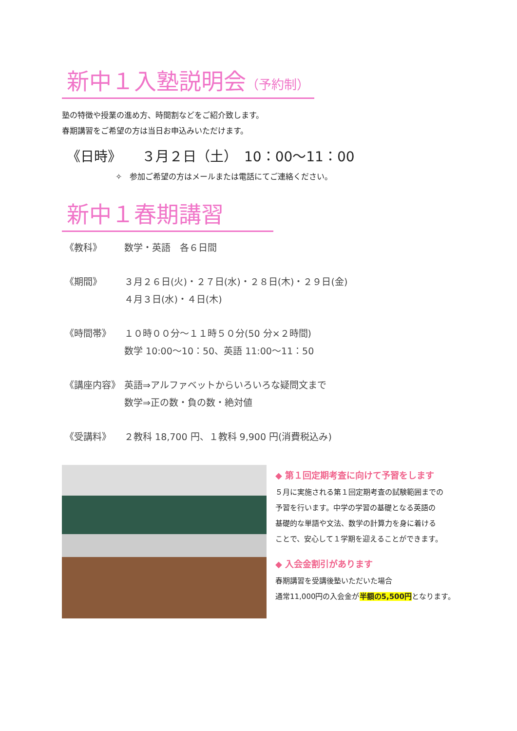新中１入塾説明会（予約制）
塾の特徴や授業の進め方、時間割などをご紹介致します。
春期講習をご希望の方は当日お申込みいただけます。
《日時》　　３月２日（土）　10：00～11：00
✧　参加ご希望の方はメールまたは電話にてご連絡ください。
新中１春期講習　　
《教科》 数学・英語　各６日間
《期間》 ３月２６日(火)・２７日(水)・２８日(木)・２９日(金)
４月３日(水)・４日(木)
《時間帯》 １０時００分～１１時５０分(50 分×２時間)
数学 10:00～10：50、英語 11:00～11：50
《講座内容》 英語⇒アルファベットからいろいろな疑問文まで
数学⇒正の数・負の数・絶対値
《受講料》 ２教科 18,700 円、１教科 9,900 円(消費税込み)
◆ 第１回定期考査に向けて予習をします
５月に実施される第１回定期考査の試験範囲までの
予習を行います。中学の学習の基礎となる英語の
基礎的な単語や文法、数学の計算力を身に着ける
ことで、安心して１学期を迎えることができます。
◆ 入会金割引があります
春期講習を受講後塾いただいた場合
通常11,000円の入会金が半額の5,500円となります。